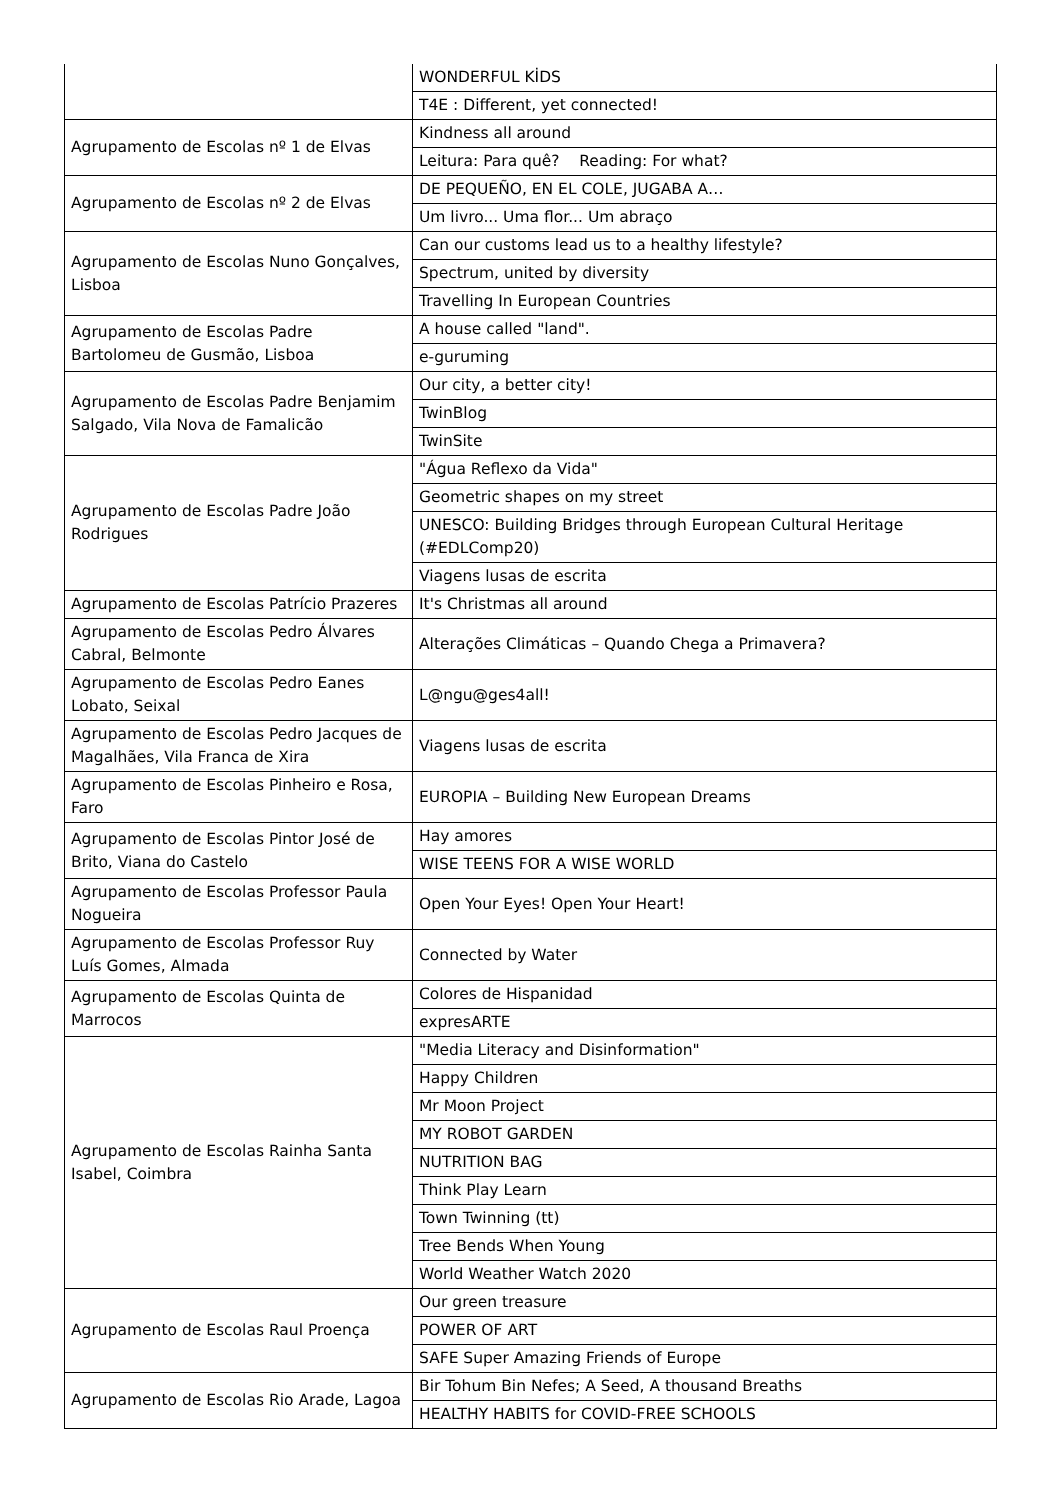| | WONDERFUL KİDS |
| | T4E : Different, yet connected! |
| Agrupamento de Escolas nº 1 de Elvas | Kindness all around |
| | Leitura: Para quê? Reading: For what? |
| Agrupamento de Escolas nº 2 de Elvas | DE PEQUEÑO, EN EL COLE, JUGABA A… |
| | Um livro... Uma flor... Um abraço |
| Agrupamento de Escolas Nuno Gonçalves, Lisboa | Can our customs lead us to a healthy lifestyle? |
| | Spectrum, united by diversity |
| | Travelling In European Countries |
| Agrupamento de Escolas Padre Bartolomeu de Gusmão, Lisboa | A house called "land". |
| | e-guruming |
| Agrupamento de Escolas Padre Benjamim Salgado, Vila Nova de Famalicão | Our city, a better city! |
| | TwinBlog |
| | TwinSite |
| Agrupamento de Escolas Padre João Rodrigues | "Água Reflexo da Vida" |
| | Geometric shapes on my street |
| | UNESCO: Building Bridges through European Cultural Heritage (#EDLComp20) |
| | Viagens lusas de escrita |
| Agrupamento de Escolas Patrício Prazeres | It's Christmas all around |
| Agrupamento de Escolas Pedro Álvares Cabral, Belmonte | Alterações Climáticas – Quando Chega a Primavera? |
| Agrupamento de Escolas Pedro Eanes Lobato, Seixal | L@ngu@ges4all! |
| Agrupamento de Escolas Pedro Jacques de Magalhães, Vila Franca de Xira | Viagens lusas de escrita |
| Agrupamento de Escolas Pinheiro e Rosa, Faro | EUROPIA – Building New European Dreams |
| Agrupamento de Escolas Pintor José de Brito, Viana do Castelo | Hay amores |
| | WISE TEENS FOR A WISE WORLD |
| Agrupamento de Escolas Professor Paula Nogueira | Open Your Eyes! Open Your Heart! |
| Agrupamento de Escolas Professor Ruy Luís Gomes, Almada | Connected by Water |
| Agrupamento de Escolas Quinta de Marrocos | Colores de Hispanidad |
| | expresARTE |
| Agrupamento de Escolas Rainha Santa Isabel, Coimbra | "Media Literacy and Disinformation" |
| | Happy Children |
| | Mr Moon Project |
| | MY ROBOT GARDEN |
| | NUTRITION BAG |
| | Think Play Learn |
| | Town Twinning (tt) |
| | Tree Bends When Young |
| | World Weather Watch 2020 |
| Agrupamento de Escolas Raul Proença | Our green treasure |
| | POWER OF ART |
| | SAFE Super Amazing Friends of Europe |
| Agrupamento de Escolas Rio Arade, Lagoa | Bir Tohum Bin Nefes; A Seed, A thousand Breaths |
| | HEALTHY HABITS for COVID-FREE SCHOOLS |